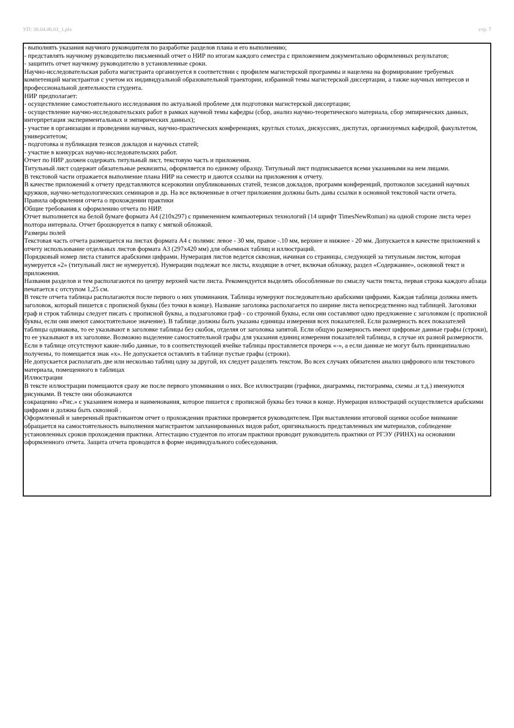УП: 38.04.06.03_1.plx стр. 7
- выполнять указания научного руководителя по разработке разделов плана и его выполнению;
- представлять научному руководителю письменный отчет о НИР по итогам каждого семестра с приложением документально оформленных результатов;
- защитить отчет научному руководителю в установленные сроки.
Научно-исследовательская работа магистранта организуется в соответствии с профилем магистерской программы и нацелена на формирование требуемых компетенций магистрантов с учетом их индивидуальной образовательной траектории, избранной темы магистерской диссертации, а также научных интересов и профессиональной деятельности студента.
НИР предполагает:
- осуществление самостоятельного исследования по актуальной проблеме для подготовки магистерской диссертации;
- осуществление научно-исследовательских работ в рамках научной темы кафедры (сбор, анализ научно-теоретического материала, сбор эмпирических данных, интерпретация экспериментальных и эмпирических данных);
- участие в организации и проведении научных, научно-практических конференциях, круглых столах, дискуссиях, диспутах, организуемых кафедрой, факультетом, университетом;
- подготовка и публикация тезисов докладов и научных статей;
- участие в конкурсах научно-исследовательских работ.
Отчет по НИР должен содержать титульный лист, текстовую часть и приложения.
Титульный лист содержит обязательные реквизиты, оформляется по единому образцу. Титульный лист подписывается всеми указанными на нем лицами.
В текстовой части отражается выполнение плана НИР на семестр и даются ссылки на приложения к отчету.
В качестве приложений к отчету представляются ксерокопии опубликованных статей, тезисов докладов, программ конференций, протоколов заседаний научных кружков, научно-методологических семинаров и др. На все включенные в отчет приложения должны быть даны ссылки в основной текстовой части отчета.
Правила оформления отчета о прохождении практики
Общие требования к оформлению отчета по НИР.
Отчет выполняется на белой бумаге формата А4 (210х297) с применением компьютерных технологий (14 шрифт TimesNewRoman) на одной стороне листа через полтора интервала. Отчет брошюруется в папку с мягкой обложкой.
Размеры полей
Текстовая часть отчета размещается на листах формата А4 с полями: левое - 30 мм, правое -.10 мм, верхнее и нижнее - 20 мм. Допускается в качестве приложений к отчету использование отдельных листов формата A3 (297x420 мм) для объемных таблиц и иллюстраций.
Порядковый номер листа ставится арабскими цифрами. Нумерация листов ведется сквозная, начиная со страницы, следующей за титульным листом, которая нумеруется «2» (титульный лист не нумеруется). Нумерации подлежат все листы, входящие в отчет, включая обложку, раздел «Содержание», основной текст и приложения.
Названия разделов и тем располагаются по центру верхней части листа. Рекомендуется выделять обособленные по смыслу части текста, первая строка каждого абзаца печатается с отступом 1,25 см.
В тексте отчета таблицы располагаются после первого о них упоминания. Таблицы нумеруют последовательно арабскими цифрами. Каждая таблица должна иметь заголовок, который пишется с прописной буквы (без точки в конце). Название заголовка располагается по ширине листа непосредственно над таблицей. Заголовки граф и строк таблицы следует писать с прописной буквы, а подзаголовки граф - со строчной буквы, если они составляют одно предложение с заголовком (с прописной буквы, если они имеют самостоятельное значение). В таблице должны быть указаны единицы измерения всех показателей. Если размерность всех показателей таблицы одинакова, то ее указывают в заголовке таблицы без скобок, отделяя от заголовка запятой. Если общую размерность имеют цифровые данные графы (строки), то ее указывают в их заголовке. Возможно выделение самостоятельной графы для указания единиц измерения показателей таблицы, в случае их разной размерности.
Если в таблице отсутствуют какие-либо данные, то в соответствующей ячейке таблицы проставляется прочерк «-», а если данные не могут быть принципиально получены, то помещается знак «х». Не допускается оставлять в таблице пустые графы (строки).
Не допускается располагать две или несколько таблиц одну за другой, их следует разделять текстом. Во всех случаях обязателен анализ цифрового или текстового материала, помещенного в таблицах
Иллюстрации
В тексте иллюстрации помещаются сразу же после первого упоминания о них. Все иллюстрации (графики, диаграммы, гистограмма, схемы .и т.д.) именуются рисунками. В тексте они обозначаются
сокращенно «Рис.» с указанием номера и наименования, которое пишется с прописной буквы без точки в конце. Нумерация иллюстраций осуществляется арабскими цифрами и должна быть сквозной .
Оформленный и заверенный практикантом отчет о прохождении практики проверяется руководителем. При выставлении итоговой оценки особое внимание обращается на самостоятельность выполнения магистрантом запланированных видов работ, оригинальность представленных им материалов, соблюдение установленных сроков прохождения практики. Аттестацию студентов по итогам практики проводит руководитель практики от РГЭУ (РИНХ) на основании оформленного отчета. Защита отчета проводится в форме индивидуального собеседования.